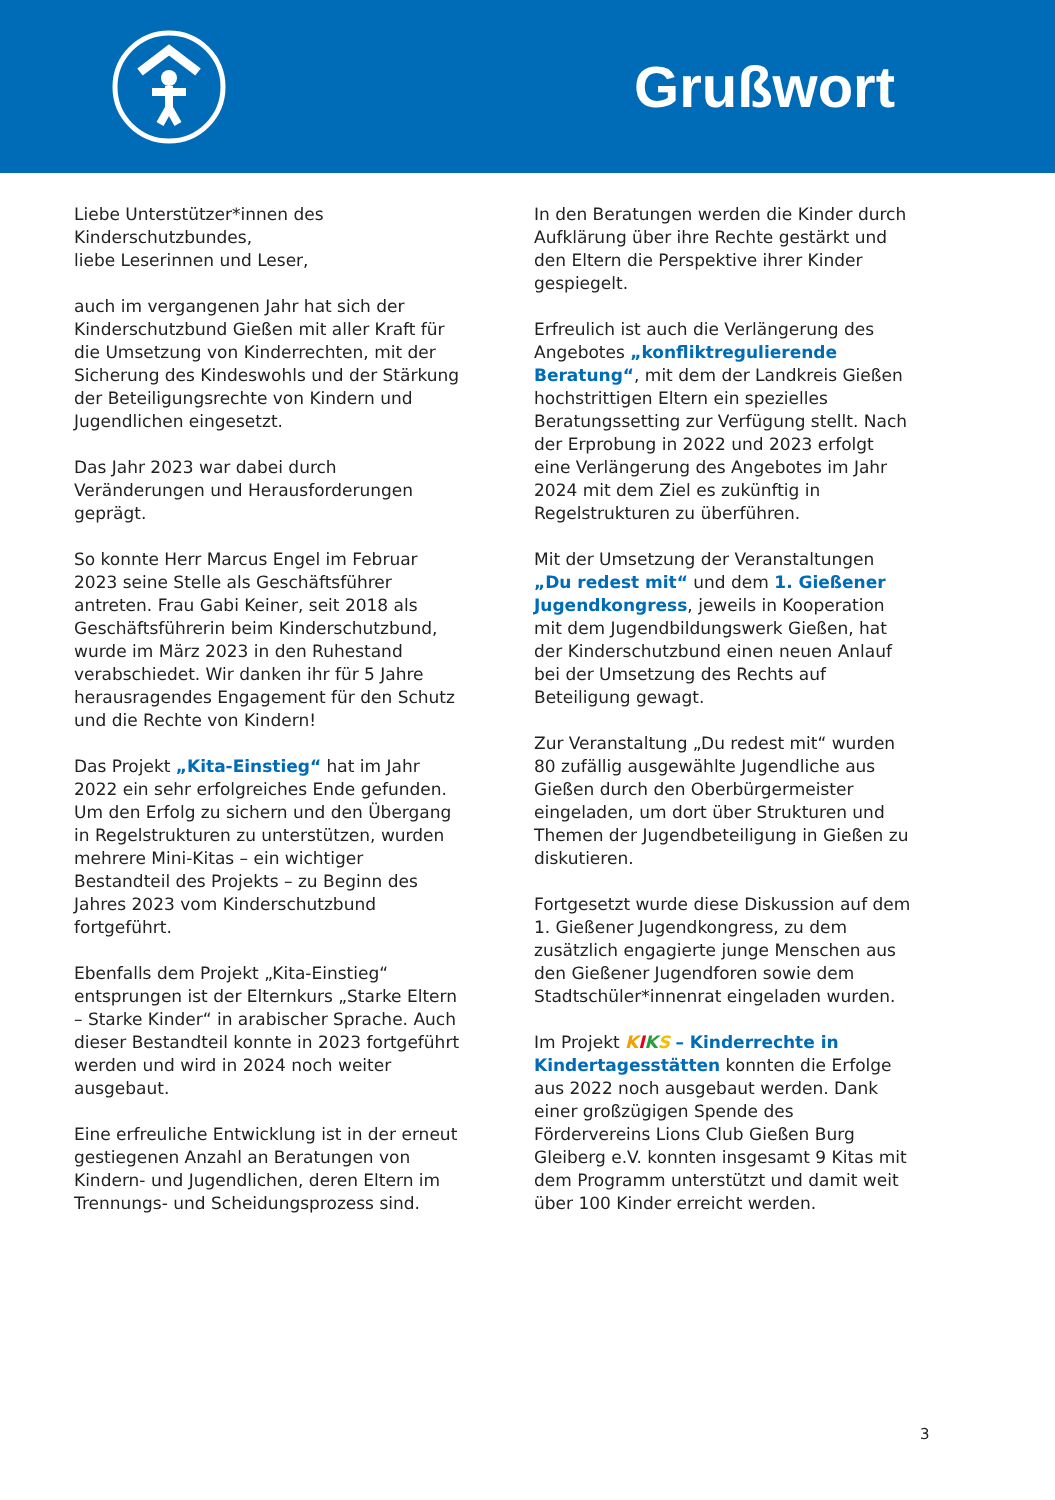Grußwort
Liebe Unterstützer*innen des Kinderschutzbundes,
liebe Leserinnen und Leser,
auch im vergangenen Jahr hat sich der Kinderschutzbund Gießen mit aller Kraft für die Umsetzung von Kinderrechten, mit der Sicherung des Kindeswohls und der Stärkung der Beteiligungsrechte von Kindern und Jugendlichen eingesetzt.
Das Jahr 2023 war dabei durch Veränderungen und Herausforderungen geprägt.
So konnte Herr Marcus Engel im Februar 2023 seine Stelle als Geschäftsführer antreten. Frau Gabi Keiner, seit 2018 als Geschäftsführerin beim Kinderschutzbund, wurde im März 2023 in den Ruhestand verabschiedet. Wir danken ihr für 5 Jahre herausragendes Engagement für den Schutz und die Rechte von Kindern!
Das Projekt „Kita-Einstieg“ hat im Jahr 2022 ein sehr erfolgreiches Ende gefunden.
Um den Erfolg zu sichern und den Übergang in Regelstrukturen zu unterstützen, wurden mehrere Mini-Kitas – ein wichtiger Bestandteil des Projekts – zu Beginn des Jahres 2023 vom Kinderschutzbund fortgeführt.
Ebenfalls dem Projekt „Kita-Einstieg“ entsprungen ist der Elternkurs „Starke Eltern – Starke Kinder“ in arabischer Sprache. Auch dieser Bestandteil konnte in 2023 fortgeführt werden und wird in 2024 noch weiter ausgebaut.
Eine erfreuliche Entwicklung ist in der erneut gestiegenen Anzahl an Beratungen von Kindern- und Jugendlichen, deren Eltern im Trennungs- und Scheidungsprozess sind.
In den Beratungen werden die Kinder durch Aufklärung über ihre Rechte gestärkt und den Eltern die Perspektive ihrer Kinder gespiegelt.
Erfreulich ist auch die Verlängerung des Angebotes „konfliktregulierende Beratung“, mit dem der Landkreis Gießen hochstrittigen Eltern ein spezielles Beratungssetting zur Verfügung stellt. Nach der Erprobung in 2022 und 2023 erfolgt eine Verlängerung des Angebotes im Jahr 2024 mit dem Ziel es zukünftig in Regelstrukturen zu überführen.
Mit der Umsetzung der Veranstaltungen „Du redest mit“ und dem 1. Gießener Jugendkongress, jeweils in Kooperation mit dem Jugendbildungswerk Gießen, hat der Kinderschutzbund einen neuen Anlauf bei der Umsetzung des Rechts auf Beteiligung gewagt.
Zur Veranstaltung „Du redest mit“ wurden 80 zufällig ausgewählte Jugendliche aus Gießen durch den Oberbürgermeister eingeladen, um dort über Strukturen und Themen der Jugendbeteiligung in Gießen zu diskutieren.
Fortgesetzt wurde diese Diskussion auf dem 1. Gießener Jugendkongress, zu dem zusätzlich engagierte junge Menschen aus den Gießener Jugendforen sowie dem Stadtschüler*innenrat eingeladen wurden.
Im Projekt KIKS – Kinderrechte in Kindertagesstätten konnten die Erfolge aus 2022 noch ausgebaut werden. Dank einer großzügigen Spende des Fördervereins Lions Club Gießen Burg Gleiberg e.V. konnten insgesamt 9 Kitas mit dem Programm unterstützt und damit weit über 100 Kinder erreicht werden.
3